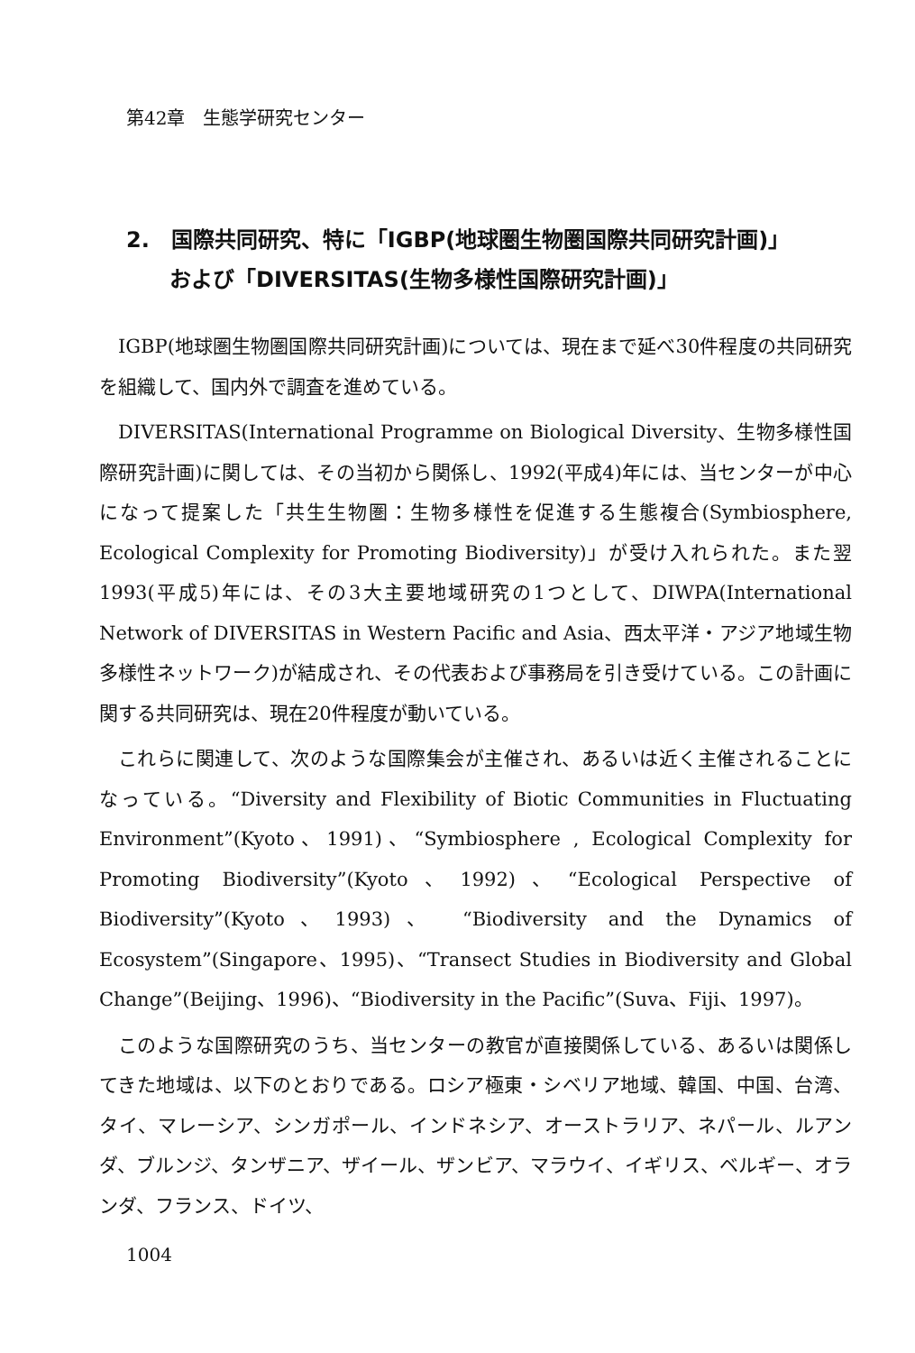第42章　生態学研究センター
2.　国際共同研究、特に「IGBP(地球圏生物圏国際共同研究計画)」
　　および「DIVERSITAS(生物多様性国際研究計画)」
IGBP(地球圏生物圏国際共同研究計画)については、現在まで延べ30件程度の共同研究を組織して、国内外で調査を進めている。
DIVERSITAS(International Programme on Biological Diversity、生物多様性国際研究計画)に関しては、その当初から関係し、1992(平成4)年には、当センターが中心になって提案した「共生生物圏：生物多様性を促進する生態複合(Symbiosphere, Ecological Complexity for Promoting Biodiversity)」が受け入れられた。また翌1993(平成5)年には、その3大主要地域研究の1つとして、DIWPA(International Network of DIVERSITAS in Western Pacific and Asia、西太平洋・アジア地域生物多様性ネットワーク)が結成され、その代表および事務局を引き受けている。この計画に関する共同研究は、現在20件程度が動いている。
これらに関連して、次のような国際集会が主催され、あるいは近く主催されることになっている。“Diversity and Flexibility of Biotic Communities in Fluctuating Environment”(Kyoto、1991)、“Symbiosphere , Ecological Complexity for Promoting Biodiversity”(Kyoto、1992)、“Ecological Perspective of Biodiversity”(Kyoto、1993)、 “Biodiversity and the Dynamics of Ecosystem”(Singapore、1995)、“Transect Studies in Biodiversity and Global Change”(Beijing、1996)、“Biodiversity in the Pacific”(Suva、Fiji、1997)。
このような国際研究のうち、当センターの教官が直接関係している、あるいは関係してきた地域は、以下のとおりである。ロシア極東・シベリア地域、韓国、中国、台湾、タイ、マレーシア、シンガポール、インドネシア、オーストラリア、ネパール、ルアンダ、ブルンジ、タンザニア、ザイール、ザンビア、マラウイ、イギリス、ベルギー、オランダ、フランス、ドイツ、
1004